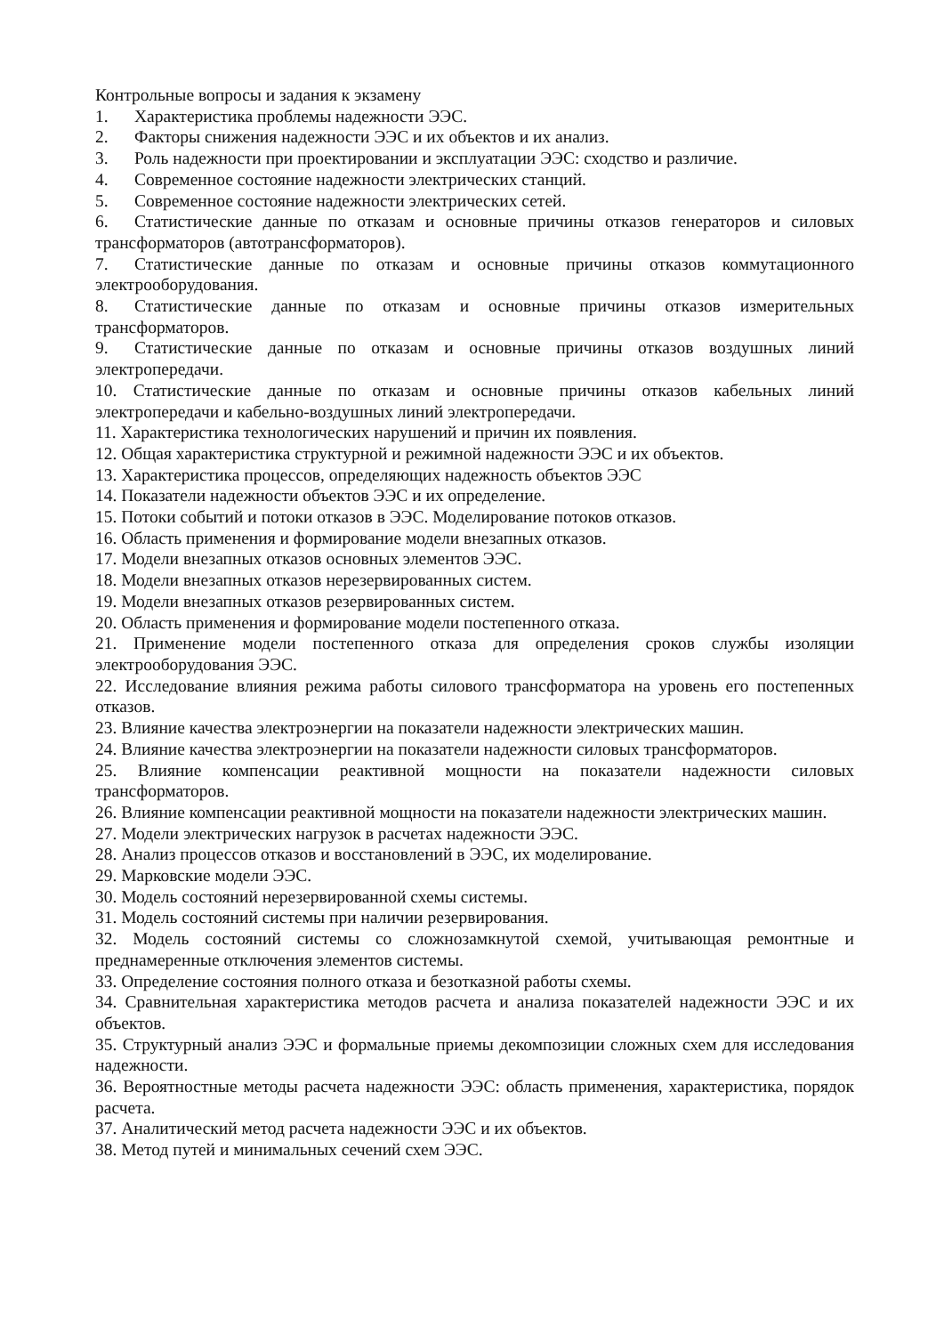Контрольные вопросы и задания к экзамену
1. Характеристика проблемы надежности ЭЭС.
2. Факторы снижения надежности ЭЭС и их объектов и их анализ.
3. Роль надежности при проектировании и эксплуатации ЭЭС: сходство и различие.
4. Современное состояние надежности электрических станций.
5. Современное состояние надежности электрических сетей.
6. Статистические данные по отказам и основные причины отказов генераторов и силовых трансформаторов (автотрансформаторов).
7. Статистические данные по отказам и основные причины отказов коммутационного электрооборудования.
8. Статистические данные по отказам и основные причины отказов измерительных трансформаторов.
9. Статистические данные по отказам и основные причины отказов воздушных линий электропередачи.
10. Статистические данные по отказам и основные причины отказов кабельных линий электропередачи и кабельно-воздушных линий электропередачи.
11. Характеристика технологических нарушений и причин их появления.
12. Общая характеристика структурной и режимной надежности ЭЭС и их объектов.
13. Характеристика процессов, определяющих надежность объектов ЭЭС
14. Показатели надежности объектов ЭЭС и их определение.
15. Потоки событий и потоки отказов в ЭЭС. Моделирование потоков отказов.
16. Область применения и формирование модели внезапных отказов.
17. Модели внезапных отказов основных элементов ЭЭС.
18. Модели внезапных отказов нерезервированных систем.
19. Модели внезапных отказов резервированных систем.
20. Область применения и формирование модели постепенного отказа.
21. Применение модели постепенного отказа для определения сроков службы изоляции электрооборудования ЭЭС.
22. Исследование влияния режима работы силового трансформатора на уровень его постепенных отказов.
23. Влияние качества электроэнергии на показатели надежности электрических машин.
24. Влияние качества электроэнергии на показатели надежности силовых трансформаторов.
25. Влияние компенсации реактивной мощности на показатели надежности силовых трансформаторов.
26. Влияние компенсации реактивной мощности на показатели надежности электрических машин.
27. Модели электрических нагрузок в расчетах надежности ЭЭС.
28. Анализ процессов отказов и восстановлений в ЭЭС, их моделирование.
29. Марковские модели ЭЭС.
30. Модель состояний нерезервированной схемы системы.
31. Модель состояний системы при наличии резервирования.
32. Модель состояний системы со сложнозамкнутой схемой, учитывающая ремонтные и преднамеренные отключения элементов системы.
33. Определение состояния полного отказа и безотказной работы схемы.
34. Сравнительная характеристика методов расчета и анализа показателей надежности ЭЭС и их объектов.
35. Структурный анализ ЭЭС и формальные приемы декомпозиции сложных схем для исследования надежности.
36. Вероятностные методы расчета надежности ЭЭС: область применения, характеристика, порядок расчета.
37. Аналитический метод расчета надежности ЭЭС и их объектов.
38. Метод путей и минимальных сечений схем ЭЭС.